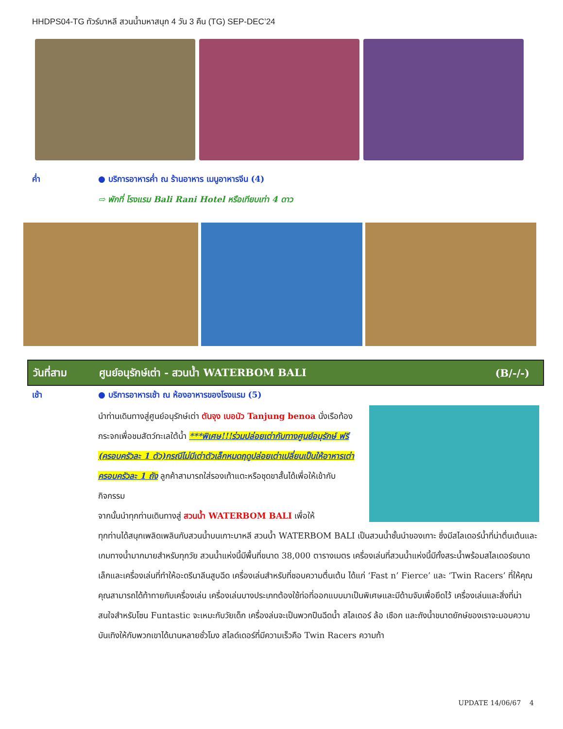HHDPS04-TG ทัวร์บาหลี สวนน้ำมหาสนุก 4 วัน 3 คืน (TG) SEP-DEC’24
ค่ำ ● บริการอาหารค่ำ ณ ร้านอาหาร เมนูอาหารจีน (4)
⇨ พักที่ โรงแรม Bali Rani Hotel หรือเทียบเท่า 4 ดาว
วันที่สาม ศูนย์อนุรักษ์เต่า - สวนน้ำ WATERBOM BALI (B/-/-)
เช้า ● บริการอาหารเช้า ณ ห้องอาหารของโรงแรม (5)
นำท่านเดินทางสู่ศูนย์อนุรักษ์เต่า ตันจุง เบอนัว Tanjung benoa นั่งเรือท้องกระจกเพื่อชมสัตว์ทะเลใต้น้ำ ***พิเศษ!!!ร่วมปล่อยเต่ากับทางศูนย์อนุรักษ์ ฟรี (ครอบครัวละ 1 ตัว)กรณีไม่มีเต่าตัวเล็กหมดฤดูปล่อยเต่าเปลี่ยนเป็นให้อาหารเต่าครอบครัวละ 1 ถัง ลูกค้าสามารถใส่รองเท้าแตะหรือชุดขาสั้นได้เพื่อให้เข้ากับกิจกรรม
จากนั้นนำทุกท่านเดินทางสู่ สวนน้ำ WATERBOM BALI เพื่อให้
ทุกท่านได้สนุกเพลิดเพลินกับสวนน้ำบนเกาะบาหลี สวนน้ำ WATERBOM BALI เป็นสวนน้ำชั้นนำของเกาะ ซึ่งมีสไลเดอร์น้ำที่น่าตื่นเต้นและเกมทางน้ำมากมายสำหรับทุกวัย สวนน้ำแห่งนี้มีพื้นที่ขนาด 38,000 ตารางเมตร เครื่องเล่นที่สวนน้ำแห่งนี้มีทั้งสระน้ำพร้อมสไลเดอร์ขนาดเล็กและเครื่องเล่นที่ทำให้อะดรีนาลีนสูบฉีด เครื่องเล่นสำหรับที่ชอบความตื่นเต้น ได้แก่ ‘Fast n’ Fierce’ และ ‘Twin Racers’ ที่ให้คุณคุณสามารถได้ท้าทายกับเครื่องเล่น เครื่องเล่นบางประเภทต้องใช้ท่อที่ออกแบบมาเป็นพิเศษและมีด้ามจับเพื่อยึดไว้ เครื่องเล่นและสิ่งที่น่าสนใจสำหรับโซน Funtastic จะเหมะกับวัยเด็ก เครื่องล่นจะเป็นพวกปืนฉีดน้ำ สไลเดอร์ ล้อ เชือก และถังน้ำขนาดยักษ์ของเราจะมอบความบันเทิงให้กับพวกเขาได้นานหลายชั่วโมง สไลด์เดอร์ที่มีความเร็วคือ Twin Racers ความท้า
UPDATE 14/06/67 4